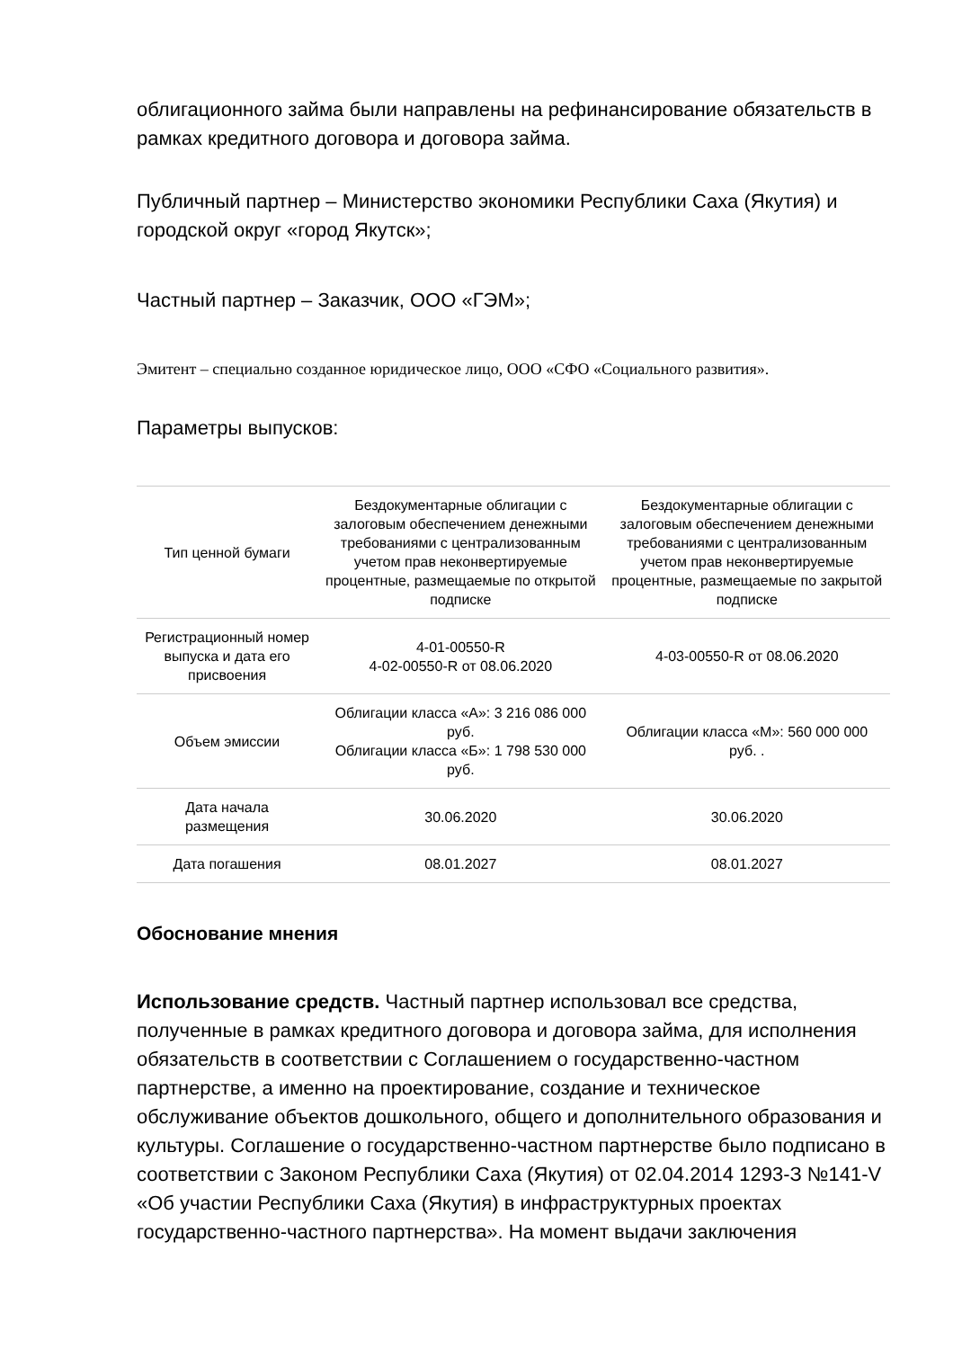облигационного займа были направлены на рефинансирование обязательств в рамках кредитного договора и договора займа.
Публичный партнер – Министерство экономики Республики Саха (Якутия) и городской округ «город Якутск»;
Частный партнер – Заказчик, ООО «ГЭМ»;
Эмитент – специально созданное юридическое лицо, ООО «СФО «Социального развития».
Параметры выпусков:
| Тип ценной бумаги | Бездокументарные облигации с залоговым обеспечением денежными требованиями с централизованным учетом прав неконвертируемые процентные, размещаемые по открытой подписке | Бездокументарные облигации с залоговым обеспечением денежными требованиями с централизованным учетом прав неконвертируемые процентные, размещаемые по закрытой подписке |
| Регистрационный номер выпуска и дата его присвоения | 4-01-00550-R 4-02-00550-R от 08.06.2020 | 4-03-00550-R от 08.06.2020 |
| Объем эмиссии | Облигации класса «А»: 3 216 086 000 руб. Облигации класса «Б»: 1 798 530 000 руб. | Облигации класса «М»: 560 000 000 руб. . |
| Дата начала размещения | 30.06.2020 | 30.06.2020 |
| Дата погашения | 08.01.2027 | 08.01.2027 |
Обоснование мнения
Использование средств. Частный партнер использовал все средства, полученные в рамках кредитного договора и договора займа, для исполнения обязательств в соответствии с Соглашением о государственно-частном партнерстве, а именно на проектирование, создание и техническое обслуживание объектов дошкольного, общего и дополнительного образования и культуры. Соглашение о государственно-частном партнерстве было подписано в соответствии с Законом Республики Саха (Якутия) от 02.04.2014 1293-З №141-V «Об участии Республики Саха (Якутия) в инфраструктурных проектах государственно-частного партнерства». На момент выдачи заключения